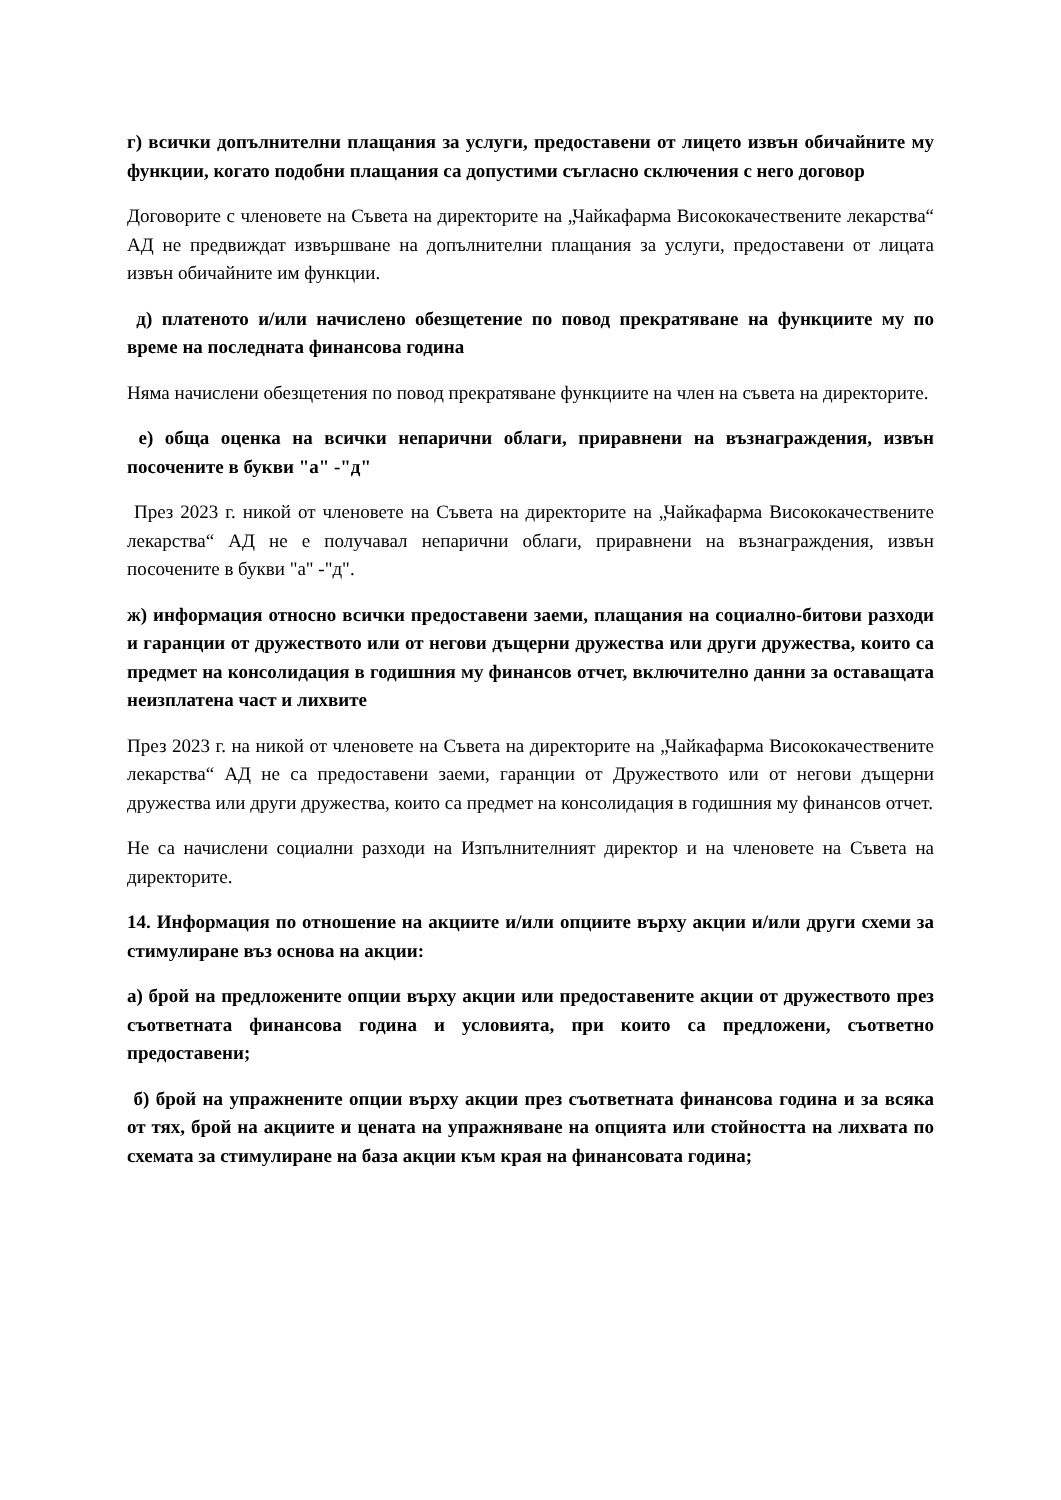г) всички допълнителни плащания за услуги, предоставени от лицето извън обичайните му функции, когато подобни плащания са допустими съгласно сключения с него договор
Договорите с членовете на Съвета на директорите на „Чайкафарма Висококачествените лекарства“ АД не предвиждат извършване на допълнителни плащания за услуги, предоставени от лицата извън обичайните им функции.
д) платеното и/или начислено обезщетение по повод прекратяване на функциите му по време на последната финансова година
Няма начислени обезщетения по повод прекратяване функциите на член на съвета на директорите.
е) обща оценка на всички непарични облаги, приравнени на възнаграждения, извън посочените в букви "а" -"д"
През 2023 г. никой от членовете на Съвета на директорите на „Чайкафарма Висококачествените лекарства“ АД не е получавал непарични облаги, приравнени на възнаграждения, извън посочените в букви "а" -"д".
ж) информация относно всички предоставени заеми, плащания на социално-битови разходи и гаранции от дружеството или от негови дъщерни дружества или други дружества, които са предмет на консолидация в годишния му финансов отчет, включително данни за оставащата неизплатена част и лихвите
През 2023 г. на никой от членовете на Съвета на директорите на „Чайкафарма Висококачествените лекарства“ АД не са предоставени заеми, гаранции от Дружеството или от негови дъщерни дружества или други дружества, които са предмет на консолидация в годишния му финансов отчет.
Не са начислени социални разходи на Изпълнителният директор и на членовете на Съвета на директорите.
14. Информация по отношение на акциите и/или опциите върху акции и/или други схеми за стимулиране въз основа на акции:
а) брой на предложените опции върху акции или предоставените акции от дружеството през съответната финансова година и условията, при които са предложени, съответно предоставени;
б) брой на упражнените опции върху акции през съответната финансова година и за всяка от тях, брой на акциите и цената на упражняване на опцията или стойността на лихвата по схемата за стимулиране на база акции към края на финансовата година;